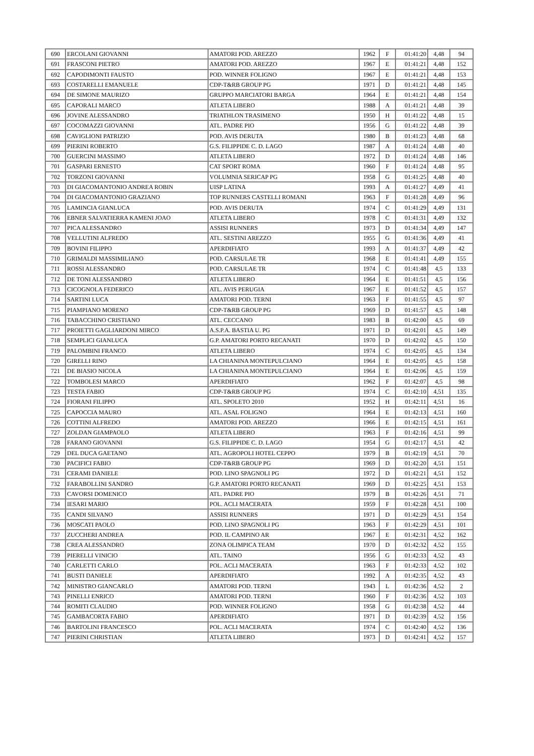| 690 | ERCOLANI GIOVANNI | AMATORI POD. AREZZO | 1962 | F | 01:41:20 | 4,48 | 94 |
| 691 | FRASCONI PIETRO | AMATORI POD. AREZZO | 1967 | E | 01:41:21 | 4,48 | 152 |
| 692 | CAPODIMONTI FAUSTO | POD. WINNER FOLIGNO | 1967 | E | 01:41:21 | 4,48 | 153 |
| 693 | COSTARELLI EMANUELE | CDP-T&RB GROUP PG | 1971 | D | 01:41:21 | 4,48 | 145 |
| 694 | DE SIMONE MAURIZO | GRUPPO MARCIATORI BARGA | 1964 | E | 01:41:21 | 4,48 | 154 |
| 695 | CAPORALI MARCO | ATLETA LIBERO | 1988 | A | 01:41:21 | 4,48 | 39 |
| 696 | JOVINE ALESSANDRO | TRIATHLON TRASIMENO | 1950 | H | 01:41:22 | 4,48 | 15 |
| 697 | COCOMAZZI GIOVANNI | ATL. PADRE PIO | 1956 | G | 01:41:22 | 4,48 | 39 |
| 698 | CAVIGLIONI PATRIZIO | POD. AVIS DERUTA | 1980 | B | 01:41:23 | 4,48 | 68 |
| 699 | PIERINI ROBERTO | G.S. FILIPPIDE C. D. LAGO | 1987 | A | 01:41:24 | 4,48 | 40 |
| 700 | GUERCINI MASSIMO | ATLETA LIBERO | 1972 | D | 01:41:24 | 4,48 | 146 |
| 701 | GASPARI ERNESTO | CAT SPORT ROMA | 1960 | F | 01:41:24 | 4,48 | 95 |
| 702 | TORZONI GIOVANNI | VOLUMNIA SERICAP PG | 1958 | G | 01:41:25 | 4,48 | 40 |
| 703 | DI GIACOMANTONIO ANDREA ROBIN | UISP LATINA | 1993 | A | 01:41:27 | 4,49 | 41 |
| 704 | DI GIACOMANTONIO GRAZIANO | TOP RUNNERS CASTELLI ROMANI | 1963 | F | 01:41:28 | 4,49 | 96 |
| 705 | LAMINCIA GIANLUCA | POD. AVIS DERUTA | 1974 | C | 01:41:29 | 4,49 | 131 |
| 706 | EBNER SALVATIERRA KAMENI JOAO | ATLETA LIBERO | 1978 | C | 01:41:31 | 4,49 | 132 |
| 707 | PICA ALESSANDRO | ASSISI RUNNERS | 1973 | D | 01:41:34 | 4,49 | 147 |
| 708 | VELLUTINI ALFREDO | ATL. SESTINI AREZZO | 1955 | G | 01:41:36 | 4,49 | 41 |
| 709 | BOVINI FILIPPO | APERDIFIATO | 1993 | A | 01:41:37 | 4,49 | 42 |
| 710 | GRIMALDI MASSIMILIANO | POD. CARSULAE TR | 1968 | E | 01:41:41 | 4,49 | 155 |
| 711 | ROSSI ALESSANDRO | POD. CARSULAE TR | 1974 | C | 01:41:48 | 4,5 | 133 |
| 712 | DE TONI ALESSANDRO | ATLETA LIBERO | 1964 | E | 01:41:51 | 4,5 | 156 |
| 713 | CICOGNOLA FEDERICO | ATL. AVIS PERUGIA | 1967 | E | 01:41:52 | 4,5 | 157 |
| 714 | SARTINI LUCA | AMATORI POD. TERNI | 1963 | F | 01:41:55 | 4,5 | 97 |
| 715 | PIAMPIANO MORENO | CDP-T&RB GROUP PG | 1969 | D | 01:41:57 | 4,5 | 148 |
| 716 | TABACCHINO CRISTIANO | ATL. CECCANO | 1983 | B | 01:42:00 | 4,5 | 69 |
| 717 | PROIETTI GAGLIARDONI MIRCO | A.S.P.A. BASTIA U. PG | 1971 | D | 01:42:01 | 4,5 | 149 |
| 718 | SEMPLICI GIANLUCA | G.P. AMATORI PORTO RECANATI | 1970 | D | 01:42:02 | 4,5 | 150 |
| 719 | PALOMBINI FRANCO | ATLETA LIBERO | 1974 | C | 01:42:05 | 4,5 | 134 |
| 720 | GIRELLI RINO | LA CHIANINA MONTEPULCIANO | 1964 | E | 01:42:05 | 4,5 | 158 |
| 721 | DE BIASIO NICOLA | LA CHIANINA MONTEPULCIANO | 1964 | E | 01:42:06 | 4,5 | 159 |
| 722 | TOMBOLESI MARCO | APERDIFIATO | 1962 | F | 01:42:07 | 4,5 | 98 |
| 723 | TESTA FABIO | CDP-T&RB GROUP PG | 1974 | C | 01:42:10 | 4,51 | 135 |
| 724 | FIORANI FILIPPO | ATL. SPOLETO 2010 | 1952 | H | 01:42:11 | 4,51 | 16 |
| 725 | CAPOCCIA MAURO | ATL. ASAL FOLIGNO | 1964 | E | 01:42:13 | 4,51 | 160 |
| 726 | COTTINI ALFREDO | AMATORI POD. AREZZO | 1966 | E | 01:42:15 | 4,51 | 161 |
| 727 | ZOLDAN GIAMPAOLO | ATLETA LIBERO | 1963 | F | 01:42:16 | 4,51 | 99 |
| 728 | FARANO GIOVANNI | G.S. FILIPPIDE C. D. LAGO | 1954 | G | 01:42:17 | 4,51 | 42 |
| 729 | DEL DUCA GAETANO | ATL. AGROPOLI HOTEL CEPPO | 1979 | B | 01:42:19 | 4,51 | 70 |
| 730 | PACIFICI FABIO | CDP-T&RB GROUP PG | 1969 | D | 01:42:20 | 4,51 | 151 |
| 731 | CERAMI DANIELE | POD. LINO SPAGNOLI PG | 1972 | D | 01:42:21 | 4,51 | 152 |
| 732 | FARABOLLINI SANDRO | G.P. AMATORI PORTO RECANATI | 1969 | D | 01:42:25 | 4,51 | 153 |
| 733 | CAVORSI DOMENICO | ATL. PADRE PIO | 1979 | B | 01:42:26 | 4,51 | 71 |
| 734 | IESARI MARIO | POL. ACLI MACERATA | 1959 | F | 01:42:28 | 4,51 | 100 |
| 735 | CANDI SILVANO | ASSISI RUNNERS | 1971 | D | 01:42:29 | 4,51 | 154 |
| 736 | MOSCATI PAOLO | POD. LINO SPAGNOLI PG | 1963 | F | 01:42:29 | 4,51 | 101 |
| 737 | ZUCCHERI ANDREA | POD. IL CAMPINO AR | 1967 | E | 01:42:31 | 4,52 | 162 |
| 738 | CREA ALESSANDRO | ZONA OLIMPICA TEAM | 1970 | D | 01:42:32 | 4,52 | 155 |
| 739 | PIERELLI VINICIO | ATL. TAINO | 1956 | G | 01:42:33 | 4,52 | 43 |
| 740 | CARLETTI CARLO | POL. ACLI MACERATA | 1963 | F | 01:42:33 | 4,52 | 102 |
| 741 | BUSTI DANIELE | APERDIFIATO | 1992 | A | 01:42:35 | 4,52 | 43 |
| 742 | MINISTRO GIANCARLO | AMATORI POD. TERNI | 1943 | L | 01:42:36 | 4,52 | 2 |
| 743 | PINELLI ENRICO | AMATORI POD. TERNI | 1960 | F | 01:42:36 | 4,52 | 103 |
| 744 | ROMITI CLAUDIO | POD. WINNER FOLIGNO | 1958 | G | 01:42:38 | 4,52 | 44 |
| 745 | GAMBACORTA FABIO | APERDIFIATO | 1971 | D | 01:42:39 | 4,52 | 156 |
| 746 | BARTOLINI FRANCESCO | POL. ACLI MACERATA | 1974 | C | 01:42:40 | 4,52 | 136 |
| 747 | PIERINI CHRISTIAN | ATLETA LIBERO | 1973 | D | 01:42:41 | 4,52 | 157 |